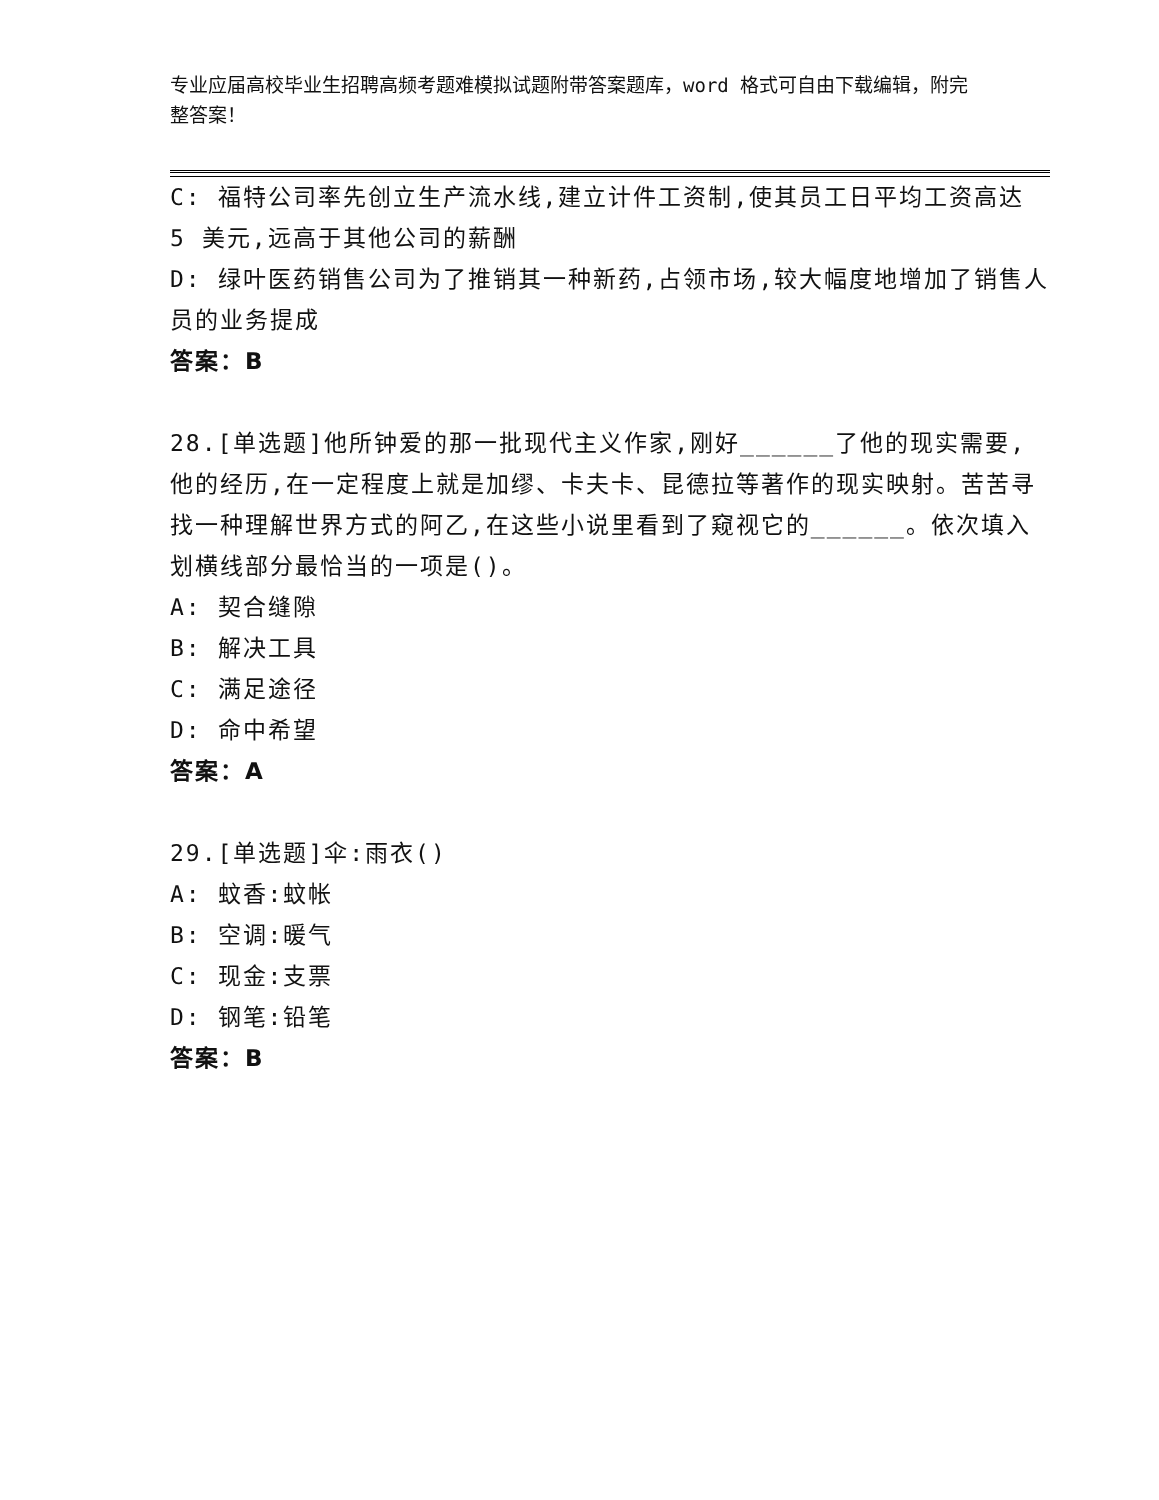专业应届高校毕业生招聘高频考题难模拟试题附带答案题库，word 格式可自由下载编辑，附完整答案！
C: 福特公司率先创立生产流水线,建立计件工资制,使其员工日平均工资高达 5 美元,远高于其他公司的薪酬
D: 绿叶医药销售公司为了推销其一种新药,占领市场,较大幅度地增加了销售人员的业务提成
答案：B
28.[单选题]他所钟爱的那一批现代主义作家,刚好______了他的现实需要,他的经历,在一定程度上就是加缪、卡夫卡、昆德拉等著作的现实映射。苦苦寻找一种理解世界方式的阿乙,在这些小说里看到了窥视它的______。依次填入划横线部分最恰当的一项是()。
A: 契合缝隙
B: 解决工具
C: 满足途径
D: 命中希望
答案：A
29.[单选题]伞:雨衣()
A: 蚊香:蚊帐
B: 空调:暖气
C: 现金:支票
D: 钢笔:铅笔
答案：B